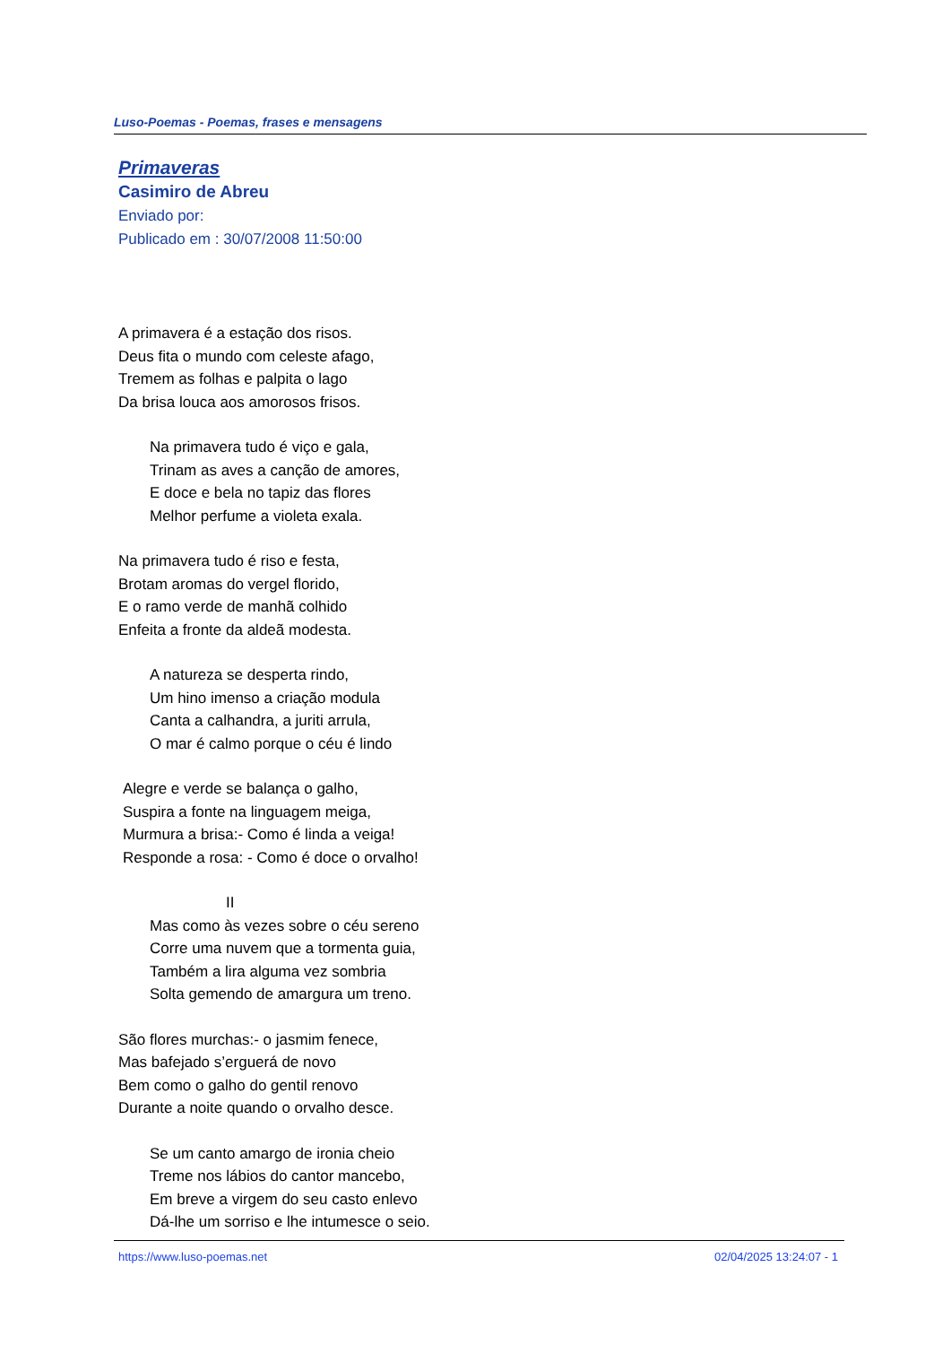Luso-Poemas - Poemas, frases e mensagens
Primaveras
Casimiro de Abreu
Enviado por:
Publicado em : 30/07/2008 11:50:00
A primavera é a estação dos risos.
Deus fita o mundo com celeste afago,
Tremem as folhas e palpita o lago
Da brisa louca aos amorosos frisos.
Na primavera tudo é viço e gala,
Trinam as aves a canção de amores,
E doce e bela no tapiz das flores
Melhor perfume a violeta exala.
Na primavera tudo é riso e festa,
Brotam aromas do vergel florido,
E o ramo verde de manhã colhido
Enfeita a fronte da aldeã modesta.
A natureza se desperta rindo,
Um hino imenso a criação modula
Canta a calhandra, a juriti arrula,
O mar é calmo porque o céu é lindo
Alegre e verde se balança o galho,
Suspira a fonte na linguagem meiga,
Murmura a brisa:- Como é linda a veiga!
Responde a rosa: - Como é doce o orvalho!
II
Mas como às vezes sobre o céu sereno
Corre uma nuvem que a tormenta guia,
Também a lira alguma vez sombria
Solta gemendo de amargura um treno.
São flores murchas:- o jasmim fenece,
Mas bafejado s’erguerá de novo
Bem como o galho do gentil renovo
Durante a noite quando o orvalho desce.
Se um canto amargo de ironia cheio
Treme nos lábios do cantor mancebo,
Em breve a virgem do seu casto enlevo
Dá-lhe um sorriso e lhe intumesce o seio.
https://www.luso-poemas.net 02/04/2025 13:24:07 - 1